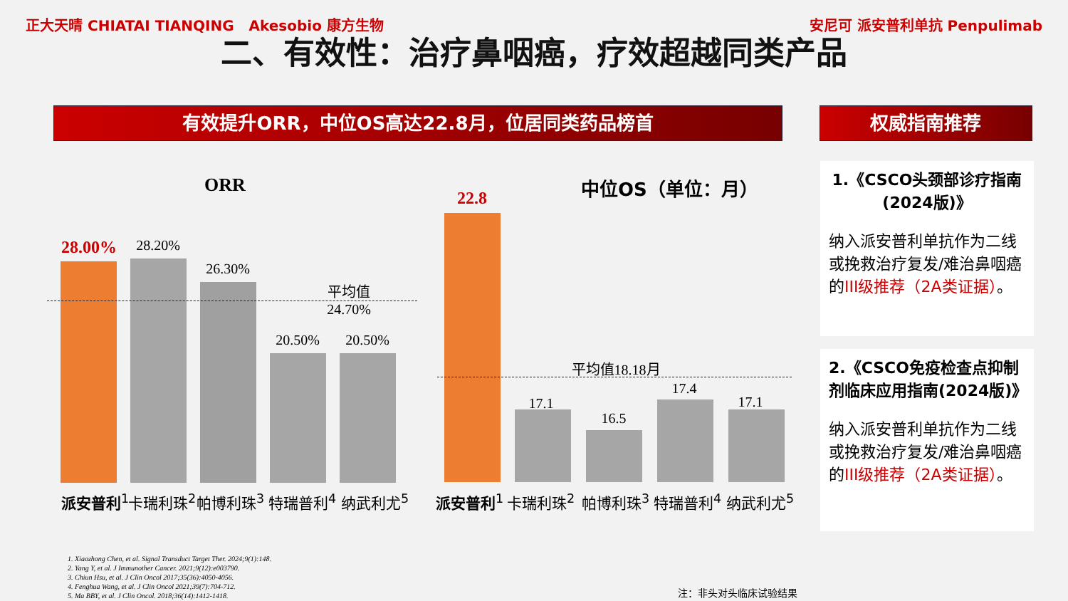正大天晴 CHIATAI TIANQING Akesobio 康方生物
安尼可 派安普利单抗 Penpulimab
二、有效性：治疗鼻咽癌，疗效超越同类产品
有效提升ORR，中位OS高达22.8月，位居同类药品榜首 权威指南推荐
ORR 中位OS（单位：月）
28.00% 28.20%
26.30%
20.50% 20.50%
平均值24.70%
22.8
17.1
16.5
17.4
17.1
平均值18.18月
派安普利<sup>1</sup> 卡瑞利珠<sup>2</sup> 帕博利珠<sup>3</sup> 特瑞普利<sup>4</sup> 纳武利尤<sup>5</sup> 派安普利<sup>1</sup> 卡瑞利珠<sup>2</sup> 帕博利珠<sup>3</sup> 特瑞普利<sup>4</sup> 纳武利尤<sup>5</sup>
1.《CSCO头颈部诊疗指南(2024版)》
纳入派安普利单抗作为二线或挽救治疗复发/难治鼻咽癌的III级推荐（2A类证据）。
2.《CSCO免疫检查点抑制剂临床应用指南(2024版)》
纳入派安普利单抗作为二线或挽救治疗复发/难治鼻咽癌的III级推荐（2A类证据）。
1. Xiaozhong Chen, et al. Signal Transduct Target Ther. 2024;9(1):148.
2. Yang Y, et al. J Immunother Cancer. 2021;9(12):e003790.
3. Chiun Hsu, et al. J Clin Oncol 2017;35(36):4050-4056.
4. Fenghua Wang, et al. J Clin Oncol 2021;39(7):704-712.
5. Ma BBY, et al. J Clin Oncol. 2018;36(14):1412-1418.
注：非头对头临床试验结果